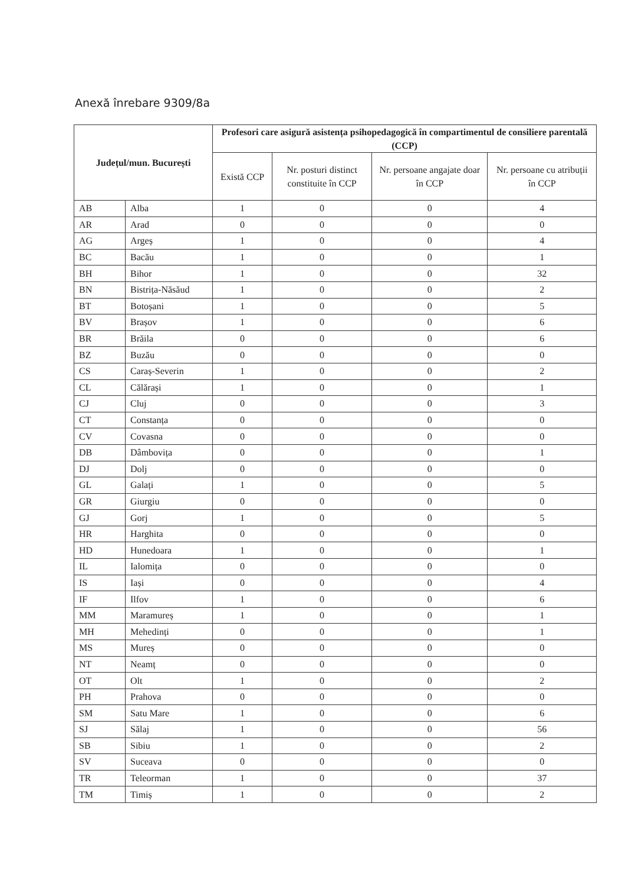Anexă înrebare 9309/8a
| Județul/mun. București | | Profesori care asigură asistența psihopedagogică în compartimentul de consiliere parentală (CCP) | | | |
| --- | --- | --- | --- | --- | --- |
| | | Există CCP | Nr. posturi distinct constituite în CCP | Nr. persoane angajate doar în CCP | Nr. persoane cu atribuții în CCP |
| AB | Alba | 1 | 0 | 0 | 4 |
| AR | Arad | 0 | 0 | 0 | 0 |
| AG | Argeș | 1 | 0 | 0 | 4 |
| BC | Bacău | 1 | 0 | 0 | 1 |
| BH | Bihor | 1 | 0 | 0 | 32 |
| BN | Bistrița-Năsăud | 1 | 0 | 0 | 2 |
| BT | Botoșani | 1 | 0 | 0 | 5 |
| BV | Brașov | 1 | 0 | 0 | 6 |
| BR | Brăila | 0 | 0 | 0 | 6 |
| BZ | Buzău | 0 | 0 | 0 | 0 |
| CS | Caraș-Severin | 1 | 0 | 0 | 2 |
| CL | Călărași | 1 | 0 | 0 | 1 |
| CJ | Cluj | 0 | 0 | 0 | 3 |
| CT | Constanța | 0 | 0 | 0 | 0 |
| CV | Covasna | 0 | 0 | 0 | 0 |
| DB | Dâmbovița | 0 | 0 | 0 | 1 |
| DJ | Dolj | 0 | 0 | 0 | 0 |
| GL | Galați | 1 | 0 | 0 | 5 |
| GR | Giurgiu | 0 | 0 | 0 | 0 |
| GJ | Gorj | 1 | 0 | 0 | 5 |
| HR | Harghita | 0 | 0 | 0 | 0 |
| HD | Hunedoara | 1 | 0 | 0 | 1 |
| IL | Ialomița | 0 | 0 | 0 | 0 |
| IS | Iași | 0 | 0 | 0 | 4 |
| IF | Ilfov | 1 | 0 | 0 | 6 |
| MM | Maramureș | 1 | 0 | 0 | 1 |
| MH | Mehedinți | 0 | 0 | 0 | 1 |
| MS | Mureș | 0 | 0 | 0 | 0 |
| NT | Neamț | 0 | 0 | 0 | 0 |
| OT | Olt | 1 | 0 | 0 | 2 |
| PH | Prahova | 0 | 0 | 0 | 0 |
| SM | Satu Mare | 1 | 0 | 0 | 6 |
| SJ | Sălaj | 1 | 0 | 0 | 56 |
| SB | Sibiu | 1 | 0 | 0 | 2 |
| SV | Suceava | 0 | 0 | 0 | 0 |
| TR | Teleorman | 1 | 0 | 0 | 37 |
| TM | Timiș | 1 | 0 | 0 | 2 |